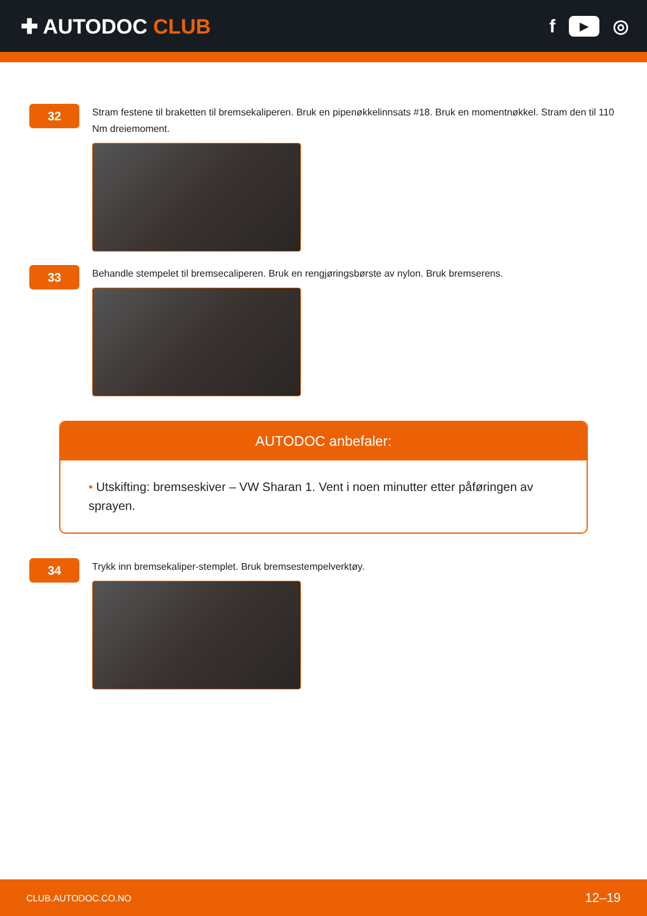✚ AUTODOC CLUB f ▶ ◎
32
Stram festene til braketten til bremsekaliperen. Bruk en pipenøkkelinnsats #18. Bruk en momentnøkkel. Stram den til 110 Nm dreiemoment.
33
Behandle stempelet til bremsecaliperen. Bruk en rengjøringsbørste av nylon. Bruk bremserens.
AUTODOC anbefaler:
• Utskifting: bremseskiver – VW Sharan 1. Vent i noen minutter etter påføringen av sprayen.
34
Trykk inn bremsekaliper-stemplet. Bruk bremsestempelverktøy.
CLUB.AUTODOC.CO.NO 12–19